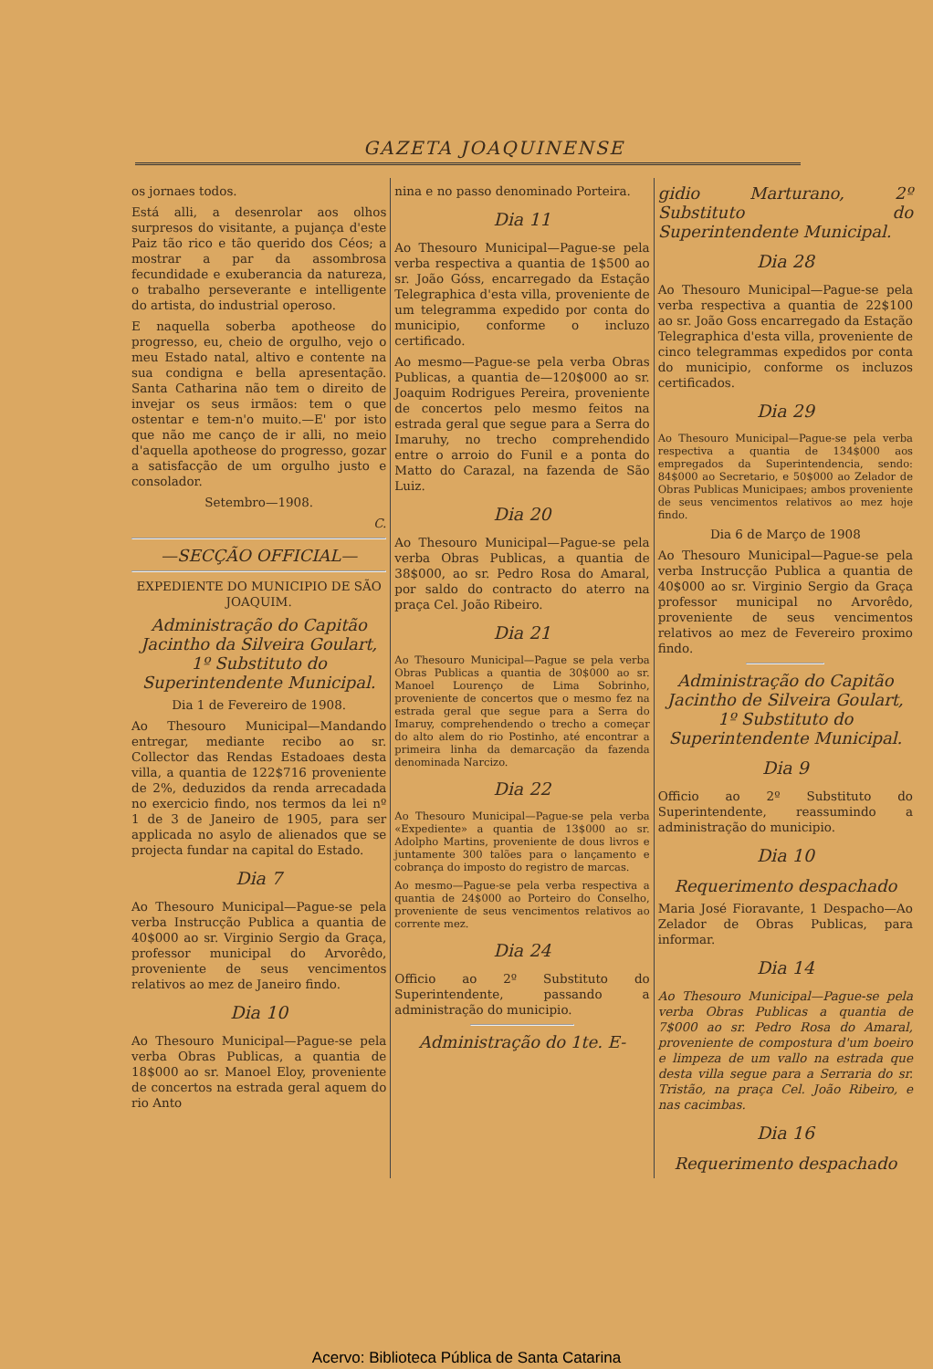GAZETA JOAQUINENSE
os jornaes todos.
Está alli, a desenrolar aos olhos surpresos do visitante, a pujança d'este Paiz tão rico e tão querido dos Céos; a mostrar a par da assombrosa fecundidade e exuberancia da natureza, o trabalho perseverante e intelligente do artista, do industrial operoso.
E naquella soberba apotheose do progresso, eu, cheio de orgulho, vejo o meu Estado natal, altivo e contente na sua condigna e bella apresentação. Santa Catharina não tem o direito de invejar os seus irmãos: tem o que ostentar e tem-n'o muito.—E' por isto que não me canço de ir alli, no meio d'aquella apotheose do progresso, gozar a satisfacção de um orgulho justo e consolador.
Setembro—1908.
C.
—SECÇÃO OFFICIAL—
EXPEDIENTE DO MUNICIPIO DE SÃO JOAQUIM.
Administração do Capitão Jacintho da Silveira Goulart, 1º Substituto do Superintendente Municipal.
Dia 1 de Fevereiro de 1908.
Ao Thesouro Municipal—Mandando entregar, mediante recibo ao sr. Collector das Rendas Estadoaes desta villa, a quantia de 122$716 proveniente de 2%, deduzidos da renda arrecadada no exercicio findo, nos termos da lei nº 1 de 3 de Janeiro de 1905, para ser applicada no asylo de alienados que se projecta fundar na capital do Estado.
Dia 7
Ao Thesouro Municipal—Pague-se pela verba Instrucção Publica a quantia de 40$000 ao sr. Virginio Sergio da Graça, professor municipal do Arvorêdo, proveniente de seus vencimentos relativos ao mez de Janeiro findo.
Dia 10
Ao Thesouro Municipal—Pague-se pela verba Obras Publicas, a quantia de 18$000 ao sr. Manoel Eloy, proveniente de concertos na estrada geral aquem do rio Anto
nina e no passo denominado Porteira.
Dia 11
Ao Thesouro Municipal—Pague-se pela verba respectiva a quantia de 1$500 ao sr. João Góss, encarregado da Estação Telegraphica d'esta villa, proveniente de um telegramma expedido por conta do municipio, conforme o incluzo certificado.
Ao mesmo—Pague-se pela verba Obras Publicas, a quantia de—120$000 ao sr. Joaquim Rodrigues Pereira, proveniente de concertos pelo mesmo feitos na estrada geral que segue para a Serra do Imaruhy, no trecho comprehendido entre o arroio do Funil e a ponta do Matto do Carazal, na fazenda de São Luiz.
Dia 20
Ao Thesouro Municipal—Pague-se pela verba Obras Publicas, a quantia de 38$000, ao sr. Pedro Rosa do Amaral, por saldo do contracto do aterro na praça Cel. João Ribeiro.
Dia 21
Ao Thesouro Municipal—Pague se pela verba Obras Publicas a quantia de 30$000 ao sr. Manoel Lourenço de Lima Sobrinho, proveniente de concertos que o mesmo fez na estrada geral que segue para a Serra do Imaruy, comprehendendo o trecho a começar do alto alem do rio Postinho, até encontrar a primeira linha da demarcação da fazenda denominada Narcizo.
Dia 22
Ao Thesouro Municipal—Pague-se pela verba «Expediente» a quantia de 13$000 ao sr. Adolpho Martins, proveniente de dous livros e juntamente 300 talões para o lançamento e cobrança do imposto do registro de marcas.
Ao mesmo—Pague-se pela verba respectiva a quantia de 24$000 ao Porteiro do Conselho, proveniente de seus vencimentos relativos ao corrente mez.
Dia 24
Officio ao 2º Substituto do Superintendente, passando a administração do municipio.
Administração do 1te. E-
gidio Marturano, 2º Substituto do Superintendente Municipal.
Dia 28
Ao Thesouro Municipal—Pague-se pela verba respectiva a quantia de 22$100 ao sr. João Goss encarregado da Estação Telegraphica d'esta villa, proveniente de cinco telegrammas expedidos por conta do municipio, conforme os incluzos certificados.
Dia 29
Ao Thesouro Municipal—Pague-se pela verba respectiva a quantia de 134$000 aos empregados da Superintendencia, sendo: 84$000 ao Secretario, e 50$000 ao Zelador de Obras Publicas Municipaes; ambos proveniente de seus vencimentos relativos ao mez hoje findo.
Dia 6 de Março de 1908
Ao Thesouro Municipal—Pague-se pela verba Instrucção Publica a quantia de 40$000 ao sr. Virginio Sergio da Graça professor municipal no Arvorêdo, proveniente de seus vencimentos relativos ao mez de Fevereiro proximo findo.
Administração do Capitão Jacintho de Silveira Goulart, 1º Substituto do Superintendente Municipal.
Dia 9
Officio ao 2º Substituto do Superintendente, reassumindo a administração do municipio.
Dia 10
Requerimento despachado
Maria José Fioravante, 1 Despacho—Ao Zelador de Obras Publicas, para informar.
Dia 14
Ao Thesouro Municipal—Pague-se pela verba Obras Publicas a quantia de 7$000 ao sr. Pedro Rosa do Amaral, proveniente de compostura d'um boeiro e limpeza de um vallo na estrada que desta villa segue para a Serraria do sr. Tristão, na praça Cel. João Ribeiro, e nas cacimbas.
Dia 16
Requerimento despachado
Acervo: Biblioteca Pública de Santa Catarina